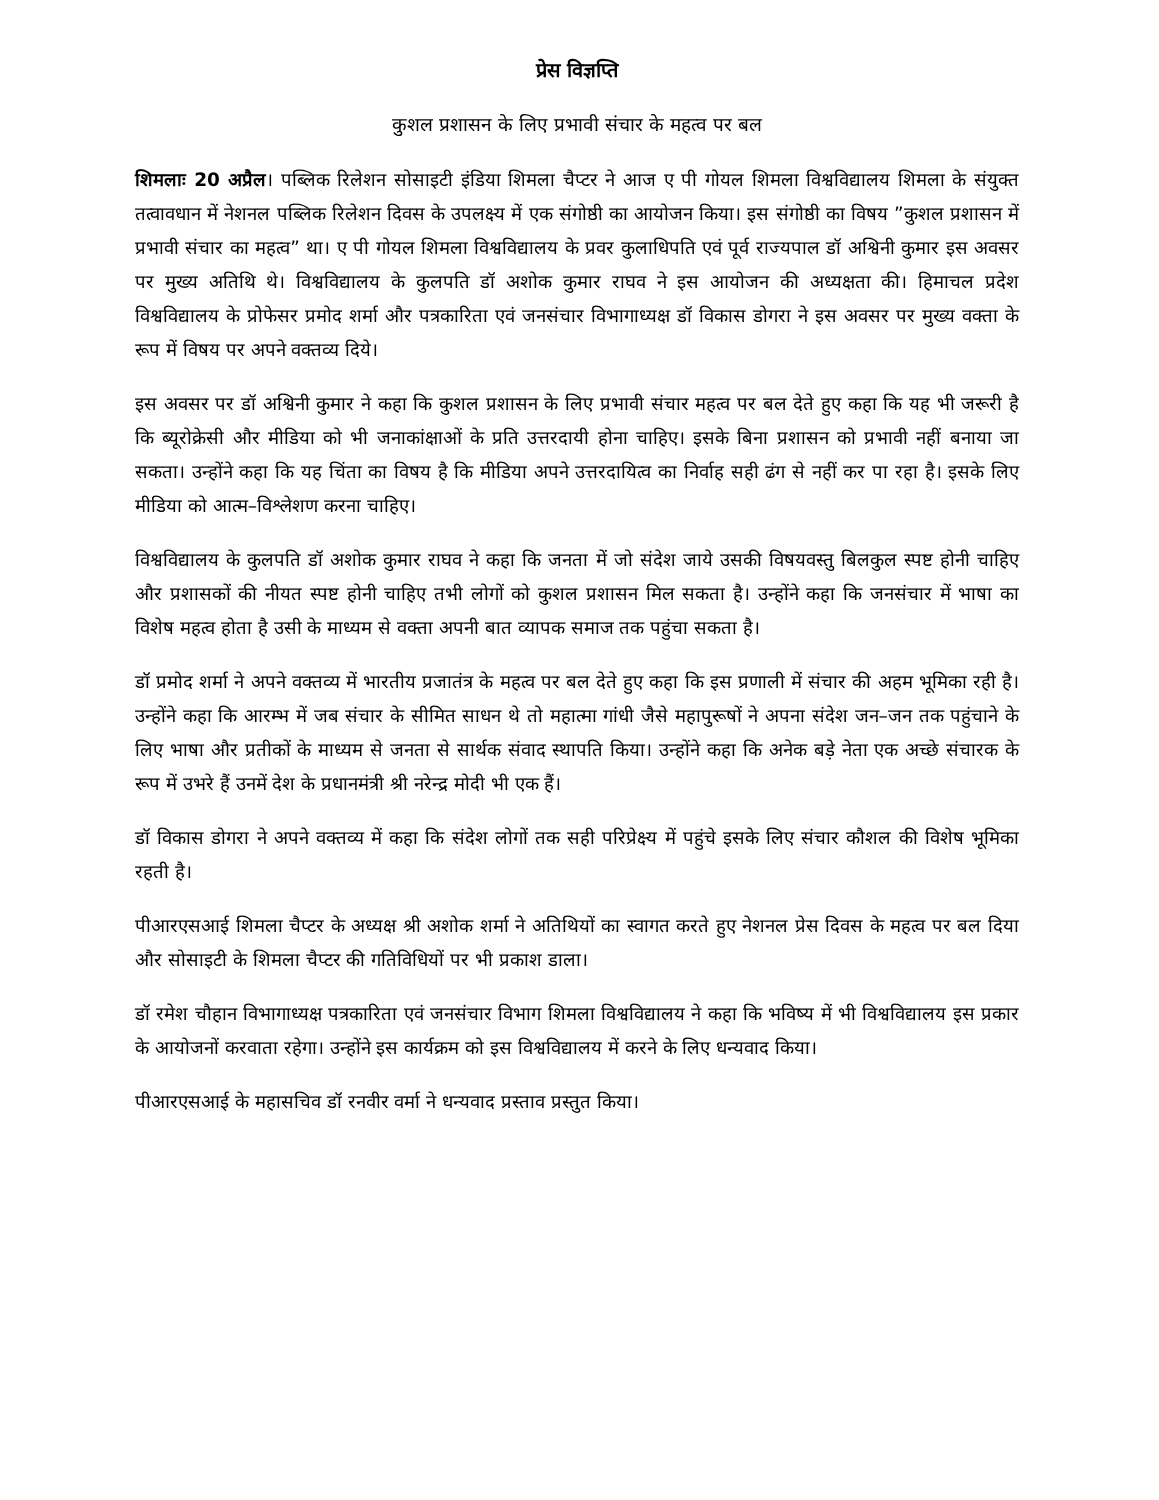प्रेस विज्ञप्ति
कुशल प्रशासन के लिए प्रभावी संचार के महत्व पर बल
शिमलाः 20 अप्रैल। पब्लिक रिलेशन सोसाइटी इंडिया शिमला चैप्टर ने आज ए पी गोयल शिमला विश्वविद्यालय शिमला के संयुक्त तत्वावधान में नेशनल पब्लिक रिलेशन दिवस के उपलक्ष्य में एक संगोष्ठी का आयोजन किया। इस संगोष्ठी का विषय ”कुशल प्रशासन में प्रभावी संचार का महत्व” था। ए पी गोयल शिमला विश्वविद्यालय के प्रवर कुलाधिपति एवं पूर्व राज्यपाल डॉ अश्विनी कुमार इस अवसर पर मुख्य अतिथि थे। विश्वविद्यालय के कुलपति डॉ अशोक कुमार राघव ने इस आयोजन की अध्यक्षता की। हिमाचल प्रदेश विश्वविद्यालय के प्रोफेसर प्रमोद शर्मा और पत्रकारिता एवं जनसंचार विभागाध्यक्ष डॉ विकास डोगरा ने इस अवसर पर मुख्य वक्ता के रूप में विषय पर अपने वक्तव्य दिये।
इस अवसर पर डॉ अश्विनी कुमार ने कहा कि कुशल प्रशासन के लिए प्रभावी संचार महत्व पर बल देते हुए कहा कि यह भी जरूरी है कि ब्यूरोक्रेसी और मीडिया को भी जनाकांक्षाओं के प्रति उत्तरदायी होना चाहिए। इसके बिना प्रशासन को प्रभावी नहीं बनाया जा सकता। उन्होंने कहा कि यह चिंता का विषय है कि मीडिया अपने उत्तरदायित्व का निर्वाह सही ढंग से नहीं कर पा रहा है। इसके लिए मीडिया को आत्म–विश्लेशण करना चाहिए।
विश्वविद्यालय के कुलपति डॉ अशोक कुमार राघव ने कहा कि जनता में जो संदेश जाये उसकी विषयवस्तु बिलकुल स्पष्ट होनी चाहिए और प्रशासकों की नीयत स्पष्ट होनी चाहिए तभी लोगों को कुशल प्रशासन मिल सकता है। उन्होंने कहा कि जनसंचार में भाषा का विशेष महत्व होता है उसी के माध्यम से वक्ता अपनी बात व्यापक समाज तक पहुंचा सकता है।
डॉ प्रमोद शर्मा ने अपने वक्तव्य में भारतीय प्रजातंत्र के महत्व पर बल देते हुए कहा कि इस प्रणाली में संचार की अहम भूमिका रही है। उन्होंने कहा कि आरम्भ में जब संचार के सीमित साधन थे तो महात्मा गांधी जैसे महापुरूषों ने अपना संदेश जन–जन तक पहुंचाने के लिए भाषा और प्रतीकों के माध्यम से जनता से सार्थक संवाद स्थापति किया। उन्होंने कहा कि अनेक बड़े नेता एक अच्छे संचारक के रूप में उभरे हैं उनमें देश के प्रधानमंत्री श्री नरेन्द्र मोदी भी एक हैं।
डॉ विकास डोगरा ने अपने वक्तव्य में कहा कि संदेश लोगों तक सही परिप्रेक्ष्य में पहुंचे इसके लिए संचार कौशल की विशेष भूमिका रहती है।
पीआरएसआई शिमला चैप्टर के अध्यक्ष श्री अशोक शर्मा ने अतिथियों का स्वागत करते हुए नेशनल प्रेस दिवस के महत्व पर बल दिया और सोसाइटी के शिमला चैप्टर की गतिविधियों पर भी प्रकाश डाला।
डॉ रमेश चौहान विभागाध्यक्ष पत्रकारिता एवं जनसंचार विभाग शिमला विश्वविद्यालय ने कहा कि भविष्य में भी विश्वविद्यालय इस प्रकार के आयोजनों करवाता रहेगा। उन्होंने इस कार्यक्रम को इस विश्वविद्यालय में करने के लिए धन्यवाद किया।
पीआरएसआई के महासचिव डॉ रनवीर वर्मा ने धन्यवाद प्रस्ताव प्रस्तुत किया।